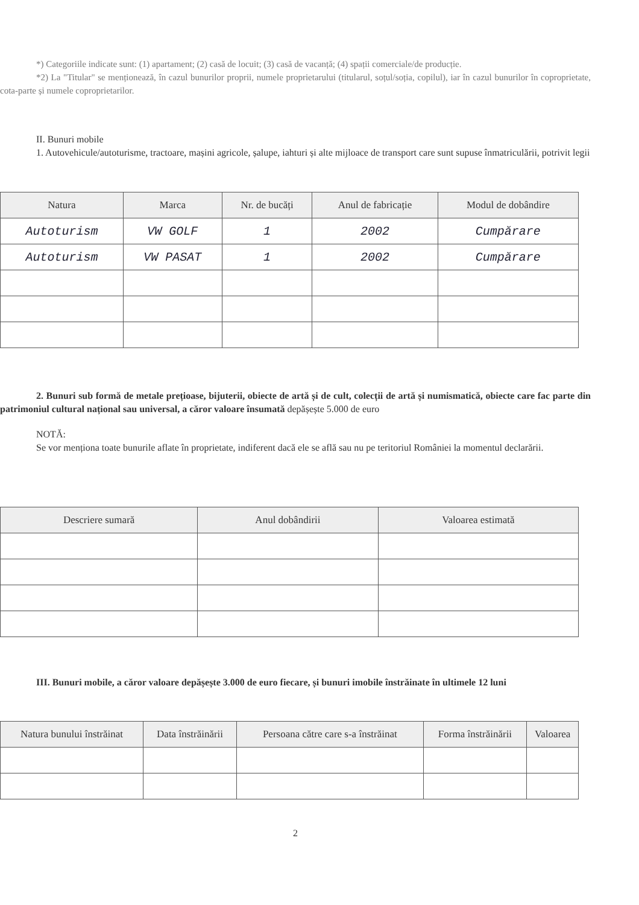*) Categoriile indicate sunt: (1) apartament; (2) casă de locuit; (3) casă de vacanță; (4) spații comerciale/de producție.
*2) La "Titular" se menționează, în cazul bunurilor proprii, numele proprietarului (titularul, soțul/soția, copilul), iar în cazul bunurilor în coproprietate, cota-parte și numele coproprietarilor.
II. Bunuri mobile
1. Autovehicule/autoturisme, tractoare, mașini agricole, șalupe, iahturi și alte mijloace de transport care sunt supuse înmatriculării, potrivit legii
| Natura | Marca | Nr. de bucăți | Anul de fabricație | Modul de dobândire |
| --- | --- | --- | --- | --- |
| Autoturism | VW GOLF | 1 | 2002 | Cumpărare |
| Autoturism | VW PASAT | 1 | 2002 | Cumpărare |
2. Bunuri sub formă de metale prețioase, bijuterii, obiecte de artă și de cult, colecții de artă și numismatică, obiecte care fac parte din patrimoniul cultural național sau universal, a căror valoare însumată depășește 5.000 de euro
NOTĂ:
Se vor menționa toate bunurile aflate în proprietate, indiferent dacă ele se află sau nu pe teritoriul României la momentul declarării.
| Descriere sumară | Anul dobândirii | Valoarea estimată |
| --- | --- | --- |
III. Bunuri mobile, a căror valoare depășește 3.000 de euro fiecare, și bunuri imobile înstrăinate în ultimele 12 luni
| Natura bunului înstrăinat | Data înstrăinării | Persoana către care s-a înstrăinat | Forma înstrăinării | Valoarea |
| --- | --- | --- | --- | --- |
2